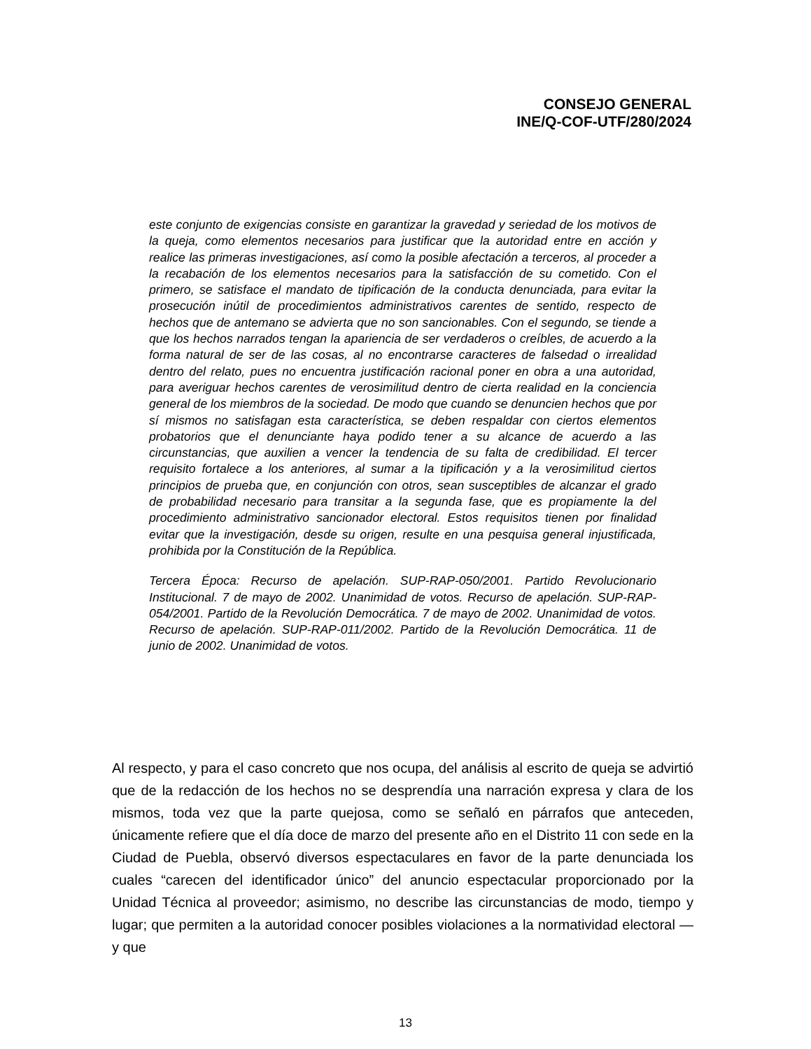CONSEJO GENERAL
INE/Q-COF-UTF/280/2024
este conjunto de exigencias consiste en garantizar la gravedad y seriedad de los motivos de la queja, como elementos necesarios para justificar que la autoridad entre en acción y realice las primeras investigaciones, así como la posible afectación a terceros, al proceder a la recabación de los elementos necesarios para la satisfacción de su cometido. Con el primero, se satisface el mandato de tipificación de la conducta denunciada, para evitar la prosecución inútil de procedimientos administrativos carentes de sentido, respecto de hechos que de antemano se advierta que no son sancionables. Con el segundo, se tiende a que los hechos narrados tengan la apariencia de ser verdaderos o creíbles, de acuerdo a la forma natural de ser de las cosas, al no encontrarse caracteres de falsedad o irrealidad dentro del relato, pues no encuentra justificación racional poner en obra a una autoridad, para averiguar hechos carentes de verosimilitud dentro de cierta realidad en la conciencia general de los miembros de la sociedad. De modo que cuando se denuncien hechos que por sí mismos no satisfagan esta característica, se deben respaldar con ciertos elementos probatorios que el denunciante haya podido tener a su alcance de acuerdo a las circunstancias, que auxilien a vencer la tendencia de su falta de credibilidad. El tercer requisito fortalece a los anteriores, al sumar a la tipificación y a la verosimilitud ciertos principios de prueba que, en conjunción con otros, sean susceptibles de alcanzar el grado de probabilidad necesario para transitar a la segunda fase, que es propiamente la del procedimiento administrativo sancionador electoral. Estos requisitos tienen por finalidad evitar que la investigación, desde su origen, resulte en una pesquisa general injustificada, prohibida por la Constitución de la República.
Tercera Época: Recurso de apelación. SUP-RAP-050/2001. Partido Revolucionario Institucional. 7 de mayo de 2002. Unanimidad de votos. Recurso de apelación. SUP-RAP-054/2001. Partido de la Revolución Democrática. 7 de mayo de 2002. Unanimidad de votos. Recurso de apelación. SUP-RAP-011/2002. Partido de la Revolución Democrática. 11 de junio de 2002. Unanimidad de votos.
Al respecto, y para el caso concreto que nos ocupa, del análisis al escrito de queja se advirtió que de la redacción de los hechos no se desprendía una narración expresa y clara de los mismos, toda vez que la parte quejosa, como se señaló en párrafos que anteceden, únicamente refiere que el día doce de marzo del presente año en el Distrito 11 con sede en la Ciudad de Puebla, observó diversos espectaculares en favor de la parte denunciada los cuales “carecen del identificador único” del anuncio espectacular proporcionado por la Unidad Técnica al proveedor; asimismo, no describe las circunstancias de modo, tiempo y lugar; que permiten a la autoridad conocer posibles violaciones a la normatividad electoral —y que
13